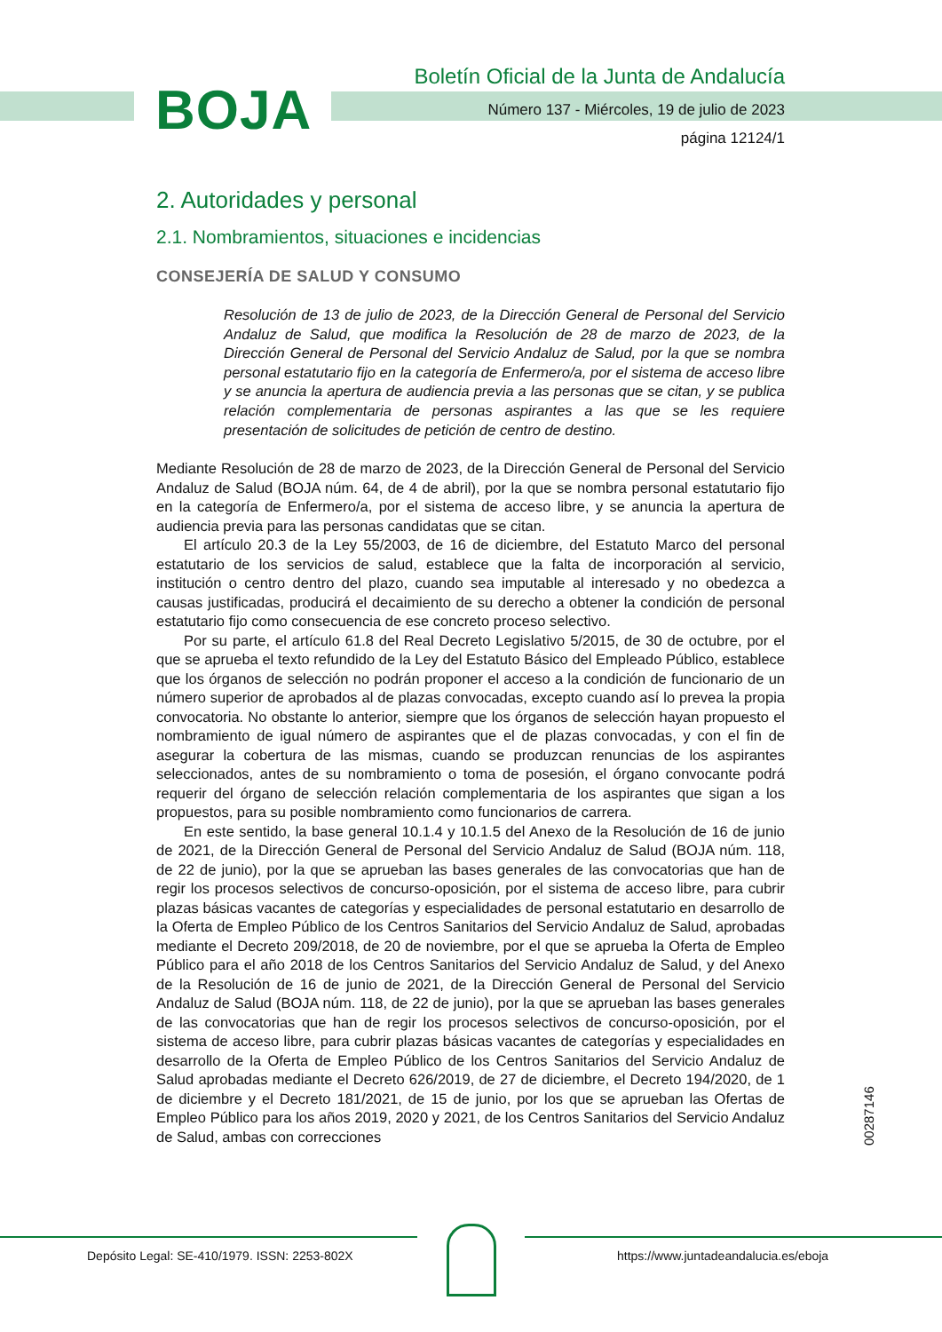BOJA
Boletín Oficial de la Junta de Andalucía
Número 137 - Miércoles, 19 de julio de 2023
página 12124/1
2. Autoridades y personal
2.1. Nombramientos, situaciones e incidencias
CONSEJERÍA DE SALUD Y CONSUMO
Resolución de 13 de julio de 2023, de la Dirección General de Personal del Servicio Andaluz de Salud, que modifica la Resolución de 28 de marzo de 2023, de la Dirección General de Personal del Servicio Andaluz de Salud, por la que se nombra personal estatutario fijo en la categoría de Enfermero/a, por el sistema de acceso libre y se anuncia la apertura de audiencia previa a las personas que se citan, y se publica relación complementaria de personas aspirantes a las que se les requiere presentación de solicitudes de petición de centro de destino.
Mediante Resolución de 28 de marzo de 2023, de la Dirección General de Personal del Servicio Andaluz de Salud (BOJA núm. 64, de 4 de abril), por la que se nombra personal estatutario fijo en la categoría de Enfermero/a, por el sistema de acceso libre, y se anuncia la apertura de audiencia previa para las personas candidatas que se citan.
El artículo 20.3 de la Ley 55/2003, de 16 de diciembre, del Estatuto Marco del personal estatutario de los servicios de salud, establece que la falta de incorporación al servicio, institución o centro dentro del plazo, cuando sea imputable al interesado y no obedezca a causas justificadas, producirá el decaimiento de su derecho a obtener la condición de personal estatutario fijo como consecuencia de ese concreto proceso selectivo.
Por su parte, el artículo 61.8 del Real Decreto Legislativo 5/2015, de 30 de octubre, por el que se aprueba el texto refundido de la Ley del Estatuto Básico del Empleado Público, establece que los órganos de selección no podrán proponer el acceso a la condición de funcionario de un número superior de aprobados al de plazas convocadas, excepto cuando así lo prevea la propia convocatoria. No obstante lo anterior, siempre que los órganos de selección hayan propuesto el nombramiento de igual número de aspirantes que el de plazas convocadas, y con el fin de asegurar la cobertura de las mismas, cuando se produzcan renuncias de los aspirantes seleccionados, antes de su nombramiento o toma de posesión, el órgano convocante podrá requerir del órgano de selección relación complementaria de los aspirantes que sigan a los propuestos, para su posible nombramiento como funcionarios de carrera.
En este sentido, la base general 10.1.4 y 10.1.5 del Anexo de la Resolución de 16 de junio de 2021, de la Dirección General de Personal del Servicio Andaluz de Salud (BOJA núm. 118, de 22 de junio), por la que se aprueban las bases generales de las convocatorias que han de regir los procesos selectivos de concurso-oposición, por el sistema de acceso libre, para cubrir plazas básicas vacantes de categorías y especialidades de personal estatutario en desarrollo de la Oferta de Empleo Público de los Centros Sanitarios del Servicio Andaluz de Salud, aprobadas mediante el Decreto 209/2018, de 20 de noviembre, por el que se aprueba la Oferta de Empleo Público para el año 2018 de los Centros Sanitarios del Servicio Andaluz de Salud, y del Anexo de la Resolución de 16 de junio de 2021, de la Dirección General de Personal del Servicio Andaluz de Salud (BOJA núm. 118, de 22 de junio), por la que se aprueban las bases generales de las convocatorias que han de regir los procesos selectivos de concurso-oposición, por el sistema de acceso libre, para cubrir plazas básicas vacantes de categorías y especialidades en desarrollo de la Oferta de Empleo Público de los Centros Sanitarios del Servicio Andaluz de Salud aprobadas mediante el Decreto 626/2019, de 27 de diciembre, el Decreto 194/2020, de 1 de diciembre y el Decreto 181/2021, de 15 de junio, por los que se aprueban las Ofertas de Empleo Público para los años 2019, 2020 y 2021, de los Centros Sanitarios del Servicio Andaluz de Salud, ambas con correcciones
00287146
Depósito Legal: SE-410/1979. ISSN: 2253-802X
https://www.juntadeandalucia.es/eboja